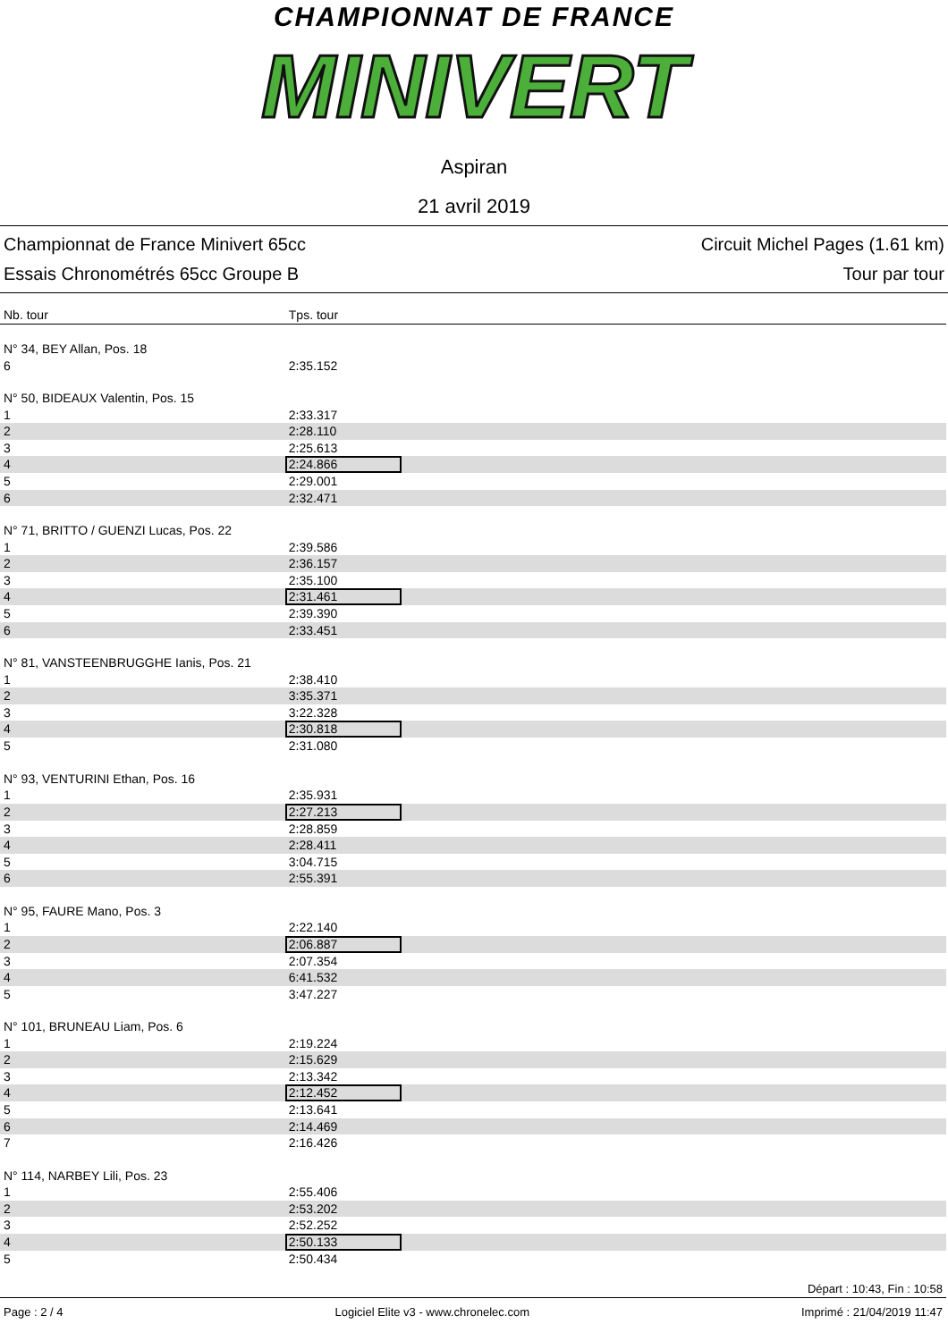CHAMPIONNAT DE FRANCE
MINIVERT
Aspiran
21 avril 2019
Championnat de France Minivert 65cc
Essais Chronométrés 65cc Groupe B
Circuit Michel Pages (1.61 km)
Tour par tour
| Nb. tour | Tps. tour |
| --- | --- |
| N° 34, BEY Allan, Pos. 18 | |
| 6 | 2:35.152 |
| N° 50, BIDEAUX Valentin, Pos. 15 | |
| 1 | 2:33.317 |
| 2 | 2:28.110 |
| 3 | 2:25.613 |
| 4 | 2:24.866 |
| 5 | 2:29.001 |
| 6 | 2:32.471 |
| N° 71, BRITTO / GUENZI Lucas, Pos. 22 | |
| 1 | 2:39.586 |
| 2 | 2:36.157 |
| 3 | 2:35.100 |
| 4 | 2:31.461 |
| 5 | 2:39.390 |
| 6 | 2:33.451 |
| N° 81, VANSTEENBRUGGHE Ianis, Pos. 21 | |
| 1 | 2:38.410 |
| 2 | 3:35.371 |
| 3 | 3:22.328 |
| 4 | 2:30.818 |
| 5 | 2:31.080 |
| N° 93, VENTURINI Ethan, Pos. 16 | |
| 1 | 2:35.931 |
| 2 | 2:27.213 |
| 3 | 2:28.859 |
| 4 | 2:28.411 |
| 5 | 3:04.715 |
| 6 | 2:55.391 |
| N° 95, FAURE Mano, Pos. 3 | |
| 1 | 2:22.140 |
| 2 | 2:06.887 |
| 3 | 2:07.354 |
| 4 | 6:41.532 |
| 5 | 3:47.227 |
| N° 101, BRUNEAU Liam, Pos. 6 | |
| 1 | 2:19.224 |
| 2 | 2:15.629 |
| 3 | 2:13.342 |
| 4 | 2:12.452 |
| 5 | 2:13.641 |
| 6 | 2:14.469 |
| 7 | 2:16.426 |
| N° 114, NARBEY Lili, Pos. 23 | |
| 1 | 2:55.406 |
| 2 | 2:53.202 |
| 3 | 2:52.252 |
| 4 | 2:50.133 |
| 5 | 2:50.434 |
Départ : 10:43, Fin : 10:58
Page : 2 / 4 Logiciel Elite v3 - www.chronelec.com Imprimé : 21/04/2019 11:47